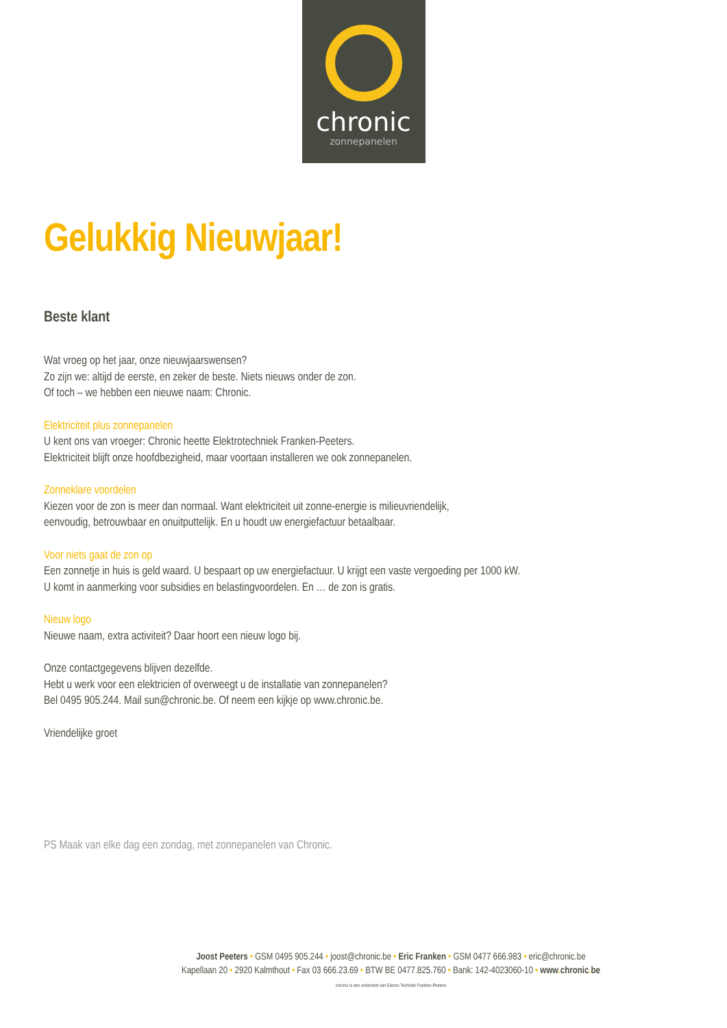chronic
zonnepanelen
Gelukkig Nieuwjaar!
Beste klant
Wat vroeg op het jaar, onze nieuwjaarswensen?
Zo zijn we: altijd de eerste, en zeker de beste. Niets nieuws onder de zon.
Of toch – we hebben een nieuwe naam: Chronic.
Elektriciteit plus zonnepanelen
U kent ons van vroeger: Chronic heette Elektrotechniek Franken-Peeters.
Elektriciteit blijft onze hoofdbezigheid, maar voortaan installeren we ook zonnepanelen.
Zonneklare voordelen
Kiezen voor de zon is meer dan normaal. Want elektriciteit uit zonne-energie is milieuvriendelijk,
eenvoudig, betrouwbaar en onuitputtelijk. En u houdt uw energiefactuur betaalbaar.
Voor niets gaat de zon op
Een zonnetje in huis is geld waard. U bespaart op uw energiefactuur. U krijgt een vaste vergoeding per 1000 kW.
U komt in aanmerking voor subsidies en belastingvoordelen. En … de zon is gratis.
Nieuw logo
Nieuwe naam, extra activiteit? Daar hoort een nieuw logo bij.
Onze contactgegevens blijven dezelfde.
Hebt u werk voor een elektricien of overweegt u de installatie van zonnepanelen?
Bel 0495 905.244. Mail sun@chronic.be. Of neem een kijkje op www.chronic.be.
Vriendelijke groet
PS Maak van elke dag een zondag, met zonnepanelen van Chronic.
Joost Peeters • GSM 0495 905.244 • joost@chronic.be • Eric Franken • GSM 0477 666.983 • eric@chronic.be
Kapellaan 20 • 2920 Kalmthout • Fax 03 666.23.69 • BTW BE 0477.825.760 • Bank: 142-4023060-10 • www. chronic. be
chronic is een onderdeel van Electro Techniek Franken-Peeters